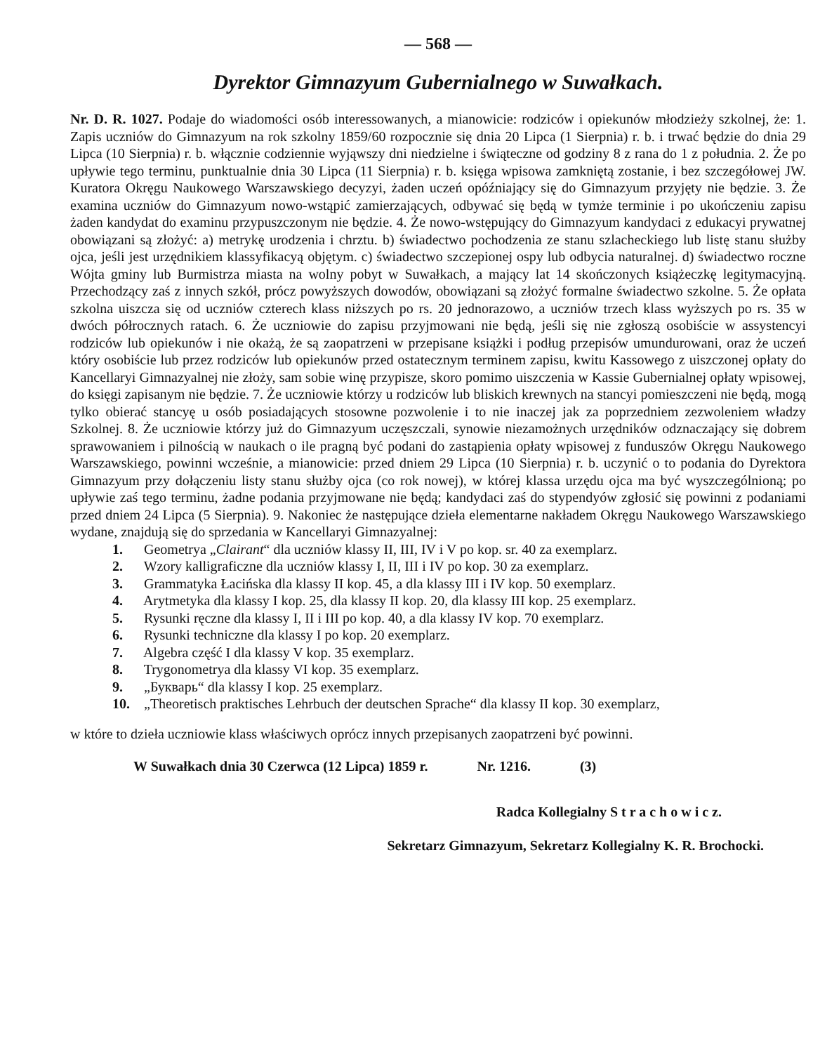— 568 —
Dyrektor Gimnazyum Gubernialnego w Suwałkach.
Nr. D. R. 1027. Podaje do wiadomości osób interessowanych, a mianowicie: rodziców i opiekunów młodzieży szkolnej, że: 1. Zapis uczniów do Gimnazyum na rok szkolny 1859/60 rozpocznie się dnia 20 Lipca (1 Sierpnia) r. b. i trwać będzie do dnia 29 Lipca (10 Sierpnia) r. b. włącznie codziennie wyjąwszy dni niedzielne i świąteczne od godziny 8 z rana do 1 z południa. 2. Że po upływie tego terminu, punktualnie dnia 30 Lipca (11 Sierpnia) r. b. księga wpisowa zamkniętą zostanie, i bez szczegółowej JW. Kuratora Okręgu Naukowego Warszawskiego decyzyi, żaden uczeń opóźniający się do Gimnazyum przyjęty nie będzie. 3. Że examina uczniów do Gimnazyum nowo-wstąpić zamierzających, odbywać się będą w tymże terminie i po ukończeniu zapisu żaden kandydat do examinu przypuszczonym nie będzie. 4. Że nowo-wstępujący do Gimnazyum kandydaci z edukacyi prywatnej obowiązani są złożyć: a) metrykę urodzenia i chrztu. b) świadectwo pochodzenia ze stanu szlacheckiego lub listę stanu służby ojca, jeśli jest urzędnikiem klassyfikacyą objętym. c) świadectwo szczepionej ospy lub odbycia naturalnej. d) świadectwo roczne Wójta gminy lub Burmistrza miasta na wolny pobyt w Suwałkach, a mający lat 14 skończonych książeczkę legitymacyjną. Przechodzący zaś z innych szkół, prócz powyższych dowodów, obowiązani są złożyć formalne świadectwo szkolne. 5. Że opłata szkolna uiszcza się od uczniów czterech klass niższych po rs. 20 jednorazowo, a uczniów trzech klass wyższych po rs. 35 w dwóch półrocznych ratach. 6. Że uczniowie do zapisu przyjmowani nie będą, jeśli się nie zgłoszą osobiście w assystencyi rodziców lub opiekunów i nie okażą, że są zaopatrzeni w przepisane książki i podług przepisów umundurowani, oraz że uczeń który osobiście lub przez rodziców lub opiekunów przed ostatecznym terminem zapisu, kwitu Kassowego z uiszczonej opłaty do Kancellaryi Gimnazyalnej nie złoży, sam sobie winę przypisze, skoro pomimo uiszczenia w Kassie Gubernialnej opłaty wpisowej, do księgi zapisanym nie będzie. 7. Że uczniowie którzy u rodziców lub bliskich krewnych na stancyi pomieszczeni nie będą, mogą tylko obierać stancyę u osób posiadających stosowne pozwolenie i to nie inaczej jak za poprzedniem zezwoleniem władzy Szkolnej. 8. Że uczniowie którzy już do Gimnazyum uczęszczali, synowie niezamożnych urzędników odznaczający się dobrem sprawowaniem i pilnością w naukach o ile pragną być podani do zastąpienia opłaty wpisowej z funduszów Okręgu Naukowego Warszawskiego, powinni wcześnie, a mianowicie: przed dniem 29 Lipca (10 Sierpnia) r. b. uczynić o to podania do Dyrektora Gimnazyum przy dołączeniu listy stanu służby ojca (co rok nowej), w której klassa urzędu ojca ma być wyszczególnioną; po upływie zaś tego terminu, żadne podania przyjmowane nie będą; kandydaci zaś do stypendyów zgłosić się powinni z podaniami przed dniem 24 Lipca (5 Sierpnia). 9. Nakoniec że następujące dzieła elementarne nakładem Okręgu Naukowego Warszawskiego wydane, znajdują się do sprzedania w Kancellaryi Gimnazyalnej:
1. Geometrya „Clairant“ dla uczniów klassy II, III, IV i V po kop. sr. 40 za exemplarz.
2. Wzory kalligraficzne dla uczniów klassy I, II, III i IV po kop. 30 za exemplarz.
3. Grammatyka Łacińska dla klassy II kop. 45, a dla klassy III i IV kop. 50 exemplarz.
4. Arytmetyka dla klassy I kop. 25, dla klassy II kop. 20, dla klassy III kop. 25 exemplarz.
5. Rysunki ręczne dla klassy I, II i III po kop. 40, a dla klassy IV kop. 70 exemplarz.
6. Rysunki techniczne dla klassy I po kop. 20 exemplarz.
7. Algebra część I dla klassy V kop. 35 exemplarz.
8. Trygonometrya dla klassy VI kop. 35 exemplarz.
9. „Букварь“ dla klassy I kop. 25 exemplarz.
10. „Theoretisch praktisches Lehrbuch der deutschen Sprache“ dla klassy II kop. 30 exemplarz,
w które to dzieła uczniowie klass właściwych oprócz innych przepisanych zaopatrzeni być powinni.
W Suwałkach dnia 30 Czerwca (12 Lipca) 1859 r. Nr. 1216. (3)
Radca Kollegialny S t r a c h o w i c z.
Sekretarz Gimnazyum, Sekretarz Kollegialny K. R. Brochocki.